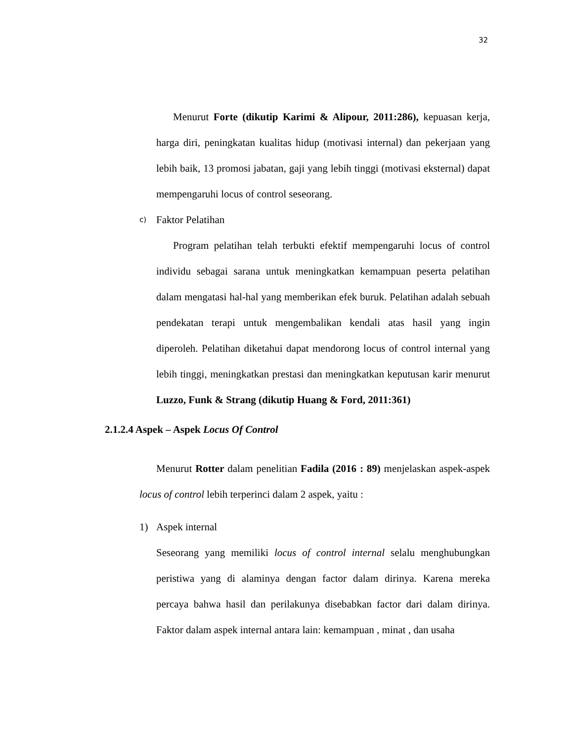32
Menurut Forte (dikutip Karimi & Alipour, 2011:286), kepuasan kerja, harga diri, peningkatan kualitas hidup (motivasi internal) dan pekerjaan yang lebih baik, 13 promosi jabatan, gaji yang lebih tinggi (motivasi eksternal) dapat mempengaruhi locus of control seseorang.
c) Faktor Pelatihan
Program pelatihan telah terbukti efektif mempengaruhi locus of control individu sebagai sarana untuk meningkatkan kemampuan peserta pelatihan dalam mengatasi hal-hal yang memberikan efek buruk. Pelatihan adalah sebuah pendekatan terapi untuk mengembalikan kendali atas hasil yang ingin diperoleh. Pelatihan diketahui dapat mendorong locus of control internal yang lebih tinggi, meningkatkan prestasi dan meningkatkan keputusan karir menurut Luzzo, Funk & Strang (dikutip Huang & Ford, 2011:361)
2.1.2.4 Aspek – Aspek Locus Of Control
Menurut Rotter dalam penelitian Fadila (2016 : 89) menjelaskan aspek-aspek locus of control lebih terperinci dalam 2 aspek, yaitu :
1) Aspek internal
Seseorang yang memiliki locus of control internal selalu menghubungkan peristiwa yang di alaminya dengan factor dalam dirinya. Karena mereka percaya bahwa hasil dan perilakunya disebabkan factor dari dalam dirinya. Faktor dalam aspek internal antara lain: kemampuan , minat , dan usaha